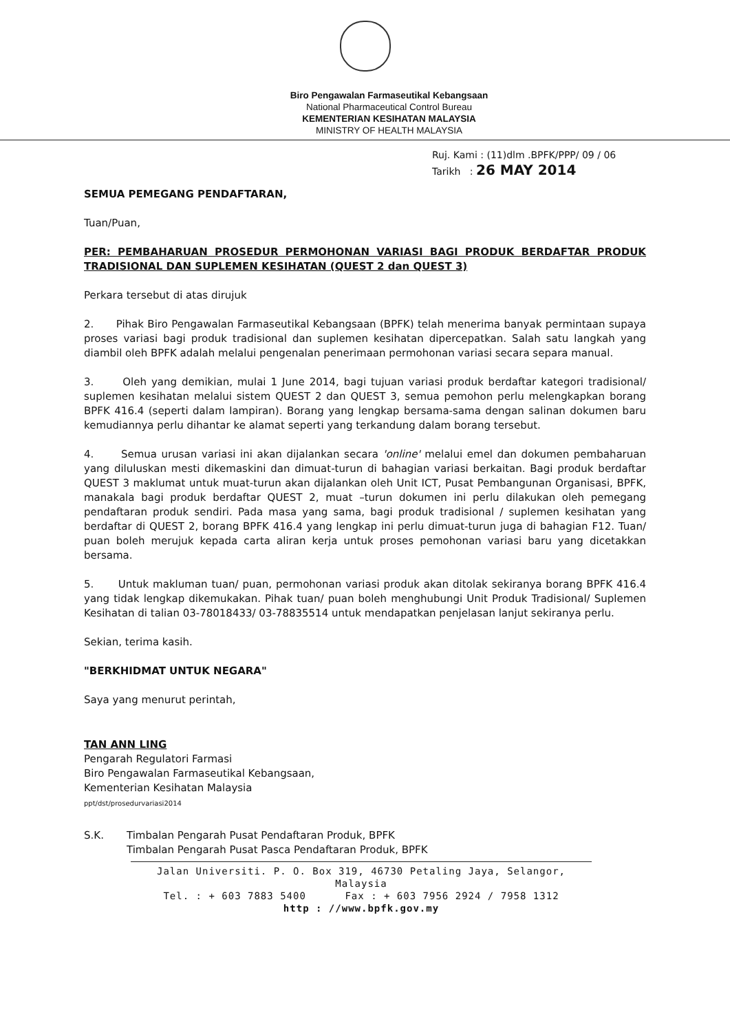Biro Pengawalan Farmaseutikal Kebangsaan
National Pharmaceutical Control Bureau
KEMENTERIAN KESIHATAN MALAYSIA
MINISTRY OF HEALTH MALAYSIA
Ruj. Kami : (11)dlm .BPFK/PPP/ 09 / 06
Tarikh : 26 MAY 2014
SEMUA PEMEGANG PENDAFTARAN,
Tuan/Puan,
PER: PEMBAHARUAN PROSEDUR PERMOHONAN VARIASI BAGI PRODUK BERDAFTAR PRODUK TRADISIONAL DAN SUPLEMEN KESIHATAN (QUEST 2 dan QUEST 3)
Perkara tersebut di atas dirujuk
2. Pihak Biro Pengawalan Farmaseutikal Kebangsaan (BPFK) telah menerima banyak permintaan supaya proses variasi bagi produk tradisional dan suplemen kesihatan dipercepatkan. Salah satu langkah yang diambil oleh BPFK adalah melalui pengenalan penerimaan permohonan variasi secara separa manual.
3. Oleh yang demikian, mulai 1 June 2014, bagi tujuan variasi produk berdaftar kategori tradisional/ suplemen kesihatan melalui sistem QUEST 2 dan QUEST 3, semua pemohon perlu melengkapkan borang BPFK 416.4 (seperti dalam lampiran). Borang yang lengkap bersama-sama dengan salinan dokumen baru kemudiannya perlu dihantar ke alamat seperti yang terkandung dalam borang tersebut.
4. Semua urusan variasi ini akan dijalankan secara 'online' melalui emel dan dokumen pembaharuan yang diluluskan mesti dikemaskini dan dimuat-turun di bahagian variasi berkaitan. Bagi produk berdaftar QUEST 3 maklumat untuk muat-turun akan dijalankan oleh Unit ICT, Pusat Pembangunan Organisasi, BPFK, manakala bagi produk berdaftar QUEST 2, muat –turun dokumen ini perlu dilakukan oleh pemegang pendaftaran produk sendiri. Pada masa yang sama, bagi produk tradisional / suplemen kesihatan yang berdaftar di QUEST 2, borang BPFK 416.4 yang lengkap ini perlu dimuat-turun juga di bahagian F12. Tuan/ puan boleh merujuk kepada carta aliran kerja untuk proses pemohonan variasi baru yang dicetakkan bersama.
5. Untuk makluman tuan/ puan, permohonan variasi produk akan ditolak sekiranya borang BPFK 416.4 yang tidak lengkap dikemukakan. Pihak tuan/ puan boleh menghubungi Unit Produk Tradisional/ Suplemen Kesihatan di talian 03-78018433/ 03-78835514 untuk mendapatkan penjelasan lanjut sekiranya perlu.
Sekian, terima kasih.
"BERKHIDMAT UNTUK NEGARA"
Saya yang menurut perintah,
TAN ANN LING
Pengarah Regulatori Farmasi
Biro Pengawalan Farmaseutikal Kebangsaan,
Kementerian Kesihatan Malaysia
ppt/dst/prosedurvariasi2014
S.K. Timbalan Pengarah Pusat Pendaftaran Produk, BPFK
Timbalan Pengarah Pusat Pasca Pendaftaran Produk, BPFK
Jalan Universiti. P. O. Box 319, 46730 Petaling Jaya, Selangor, Malaysia
Tel. : + 603 7883 5400 Fax : + 603 7956 2924 / 7958 1312
http : //www.bpfk.gov.my